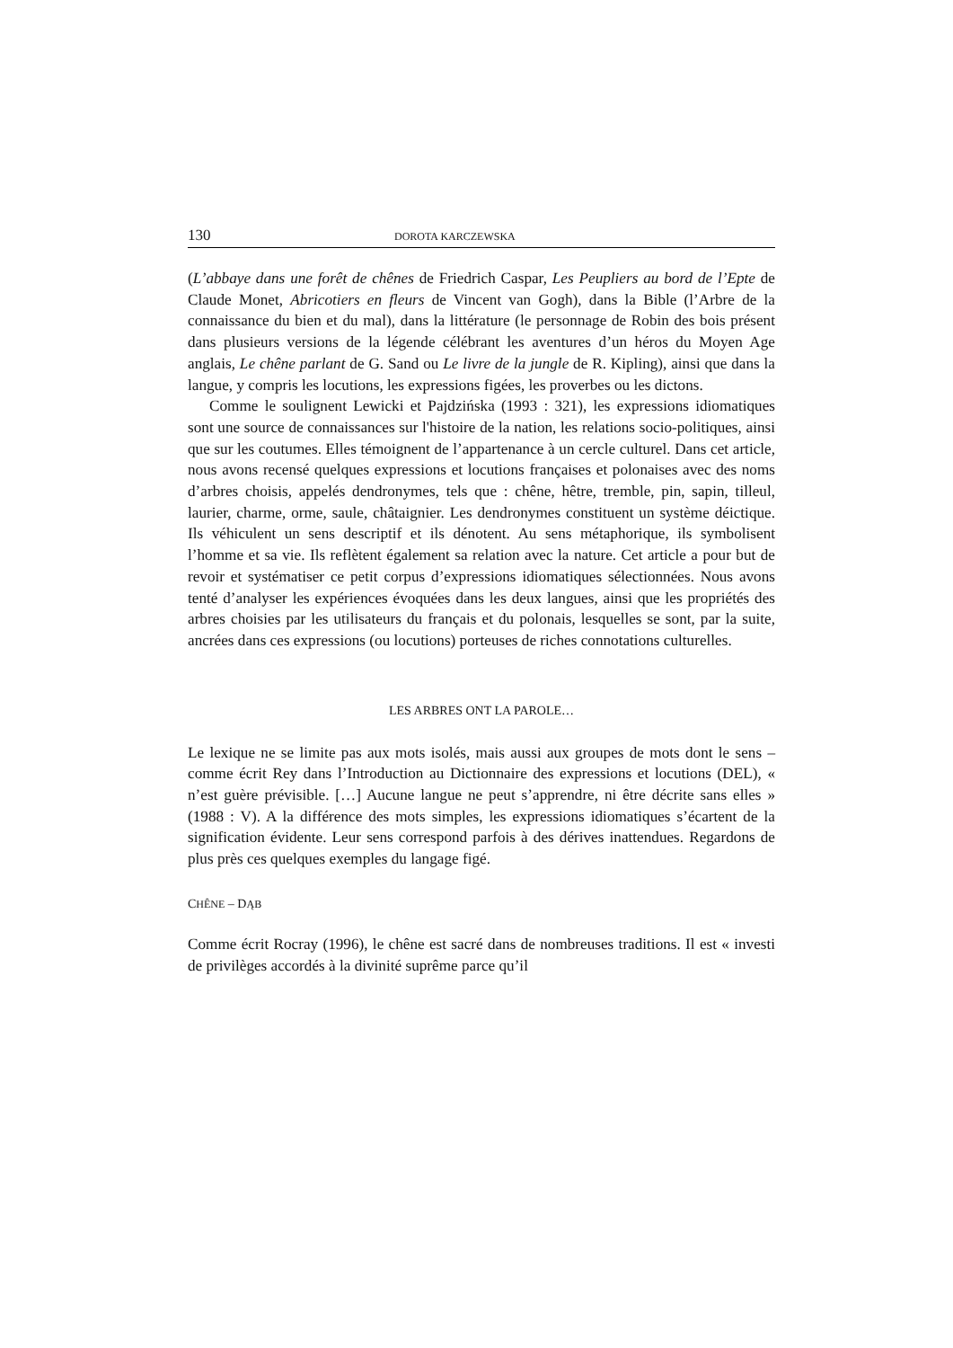130 DOROTA KARCZEWSKA
(L’abbaye dans une forêt de chênes de Friedrich Caspar, Les Peupliers au bord de l’Epte de Claude Monet, Abricotiers en fleurs de Vincent van Gogh), dans la Bible (l’Arbre de la connaissance du bien et du mal), dans la littérature (le personnage de Robin des bois présent dans plusieurs versions de la légende célébrant les aventures d’un héros du Moyen Age anglais, Le chêne parlant de G. Sand ou Le livre de la jungle de R. Kipling), ainsi que dans la langue, y compris les locutions, les expressions figées, les proverbes ou les dictons.
Comme le soulignent Lewicki et Pajdzińska (1993 : 321), les expressions idiomatiques sont une source de connaissances sur l'histoire de la nation, les relations socio-politiques, ainsi que sur les coutumes. Elles témoignent de l’appartenance à un cercle culturel. Dans cet article, nous avons recensé quelques expressions et locutions françaises et polonaises avec des noms d’arbres choisis, appelés dendronymes, tels que : chêne, hêtre, tremble, pin, sapin, tilleul, laurier, charme, orme, saule, châtaignier. Les dendronymes constituent un système déictique. Ils véhiculent un sens descriptif et ils dénotent. Au sens métaphorique, ils symbolisent l’homme et sa vie. Ils reflètent également sa relation avec la nature. Cet article a pour but de revoir et systématiser ce petit corpus d’expressions idiomatiques sélectionnées. Nous avons tenté d’analyser les expériences évoquées dans les deux langues, ainsi que les propriétés des arbres choisies par les utilisateurs du français et du polonais, lesquelles se sont, par la suite, ancrées dans ces expressions (ou locutions) porteuses de riches connotations culturelles.
LES ARBRES ONT LA PAROLE…
Le lexique ne se limite pas aux mots isolés, mais aussi aux groupes de mots dont le sens – comme écrit Rey dans l’Introduction au Dictionnaire des expressions et locutions (DEL), « n’est guère prévisible. […] Aucune langue ne peut s’apprendre, ni être décrite sans elles » (1988 : V). A la différence des mots simples, les expressions idiomatiques s’écartent de la signification évidente. Leur sens correspond parfois à des dérives inattendues. Regardons de plus près ces quelques exemples du langage figé.
CHÊNE – DĄB
Comme écrit Rocray (1996), le chêne est sacré dans de nombreuses traditions. Il est « investi de privilèges accordés à la divinité suprême parce qu’il